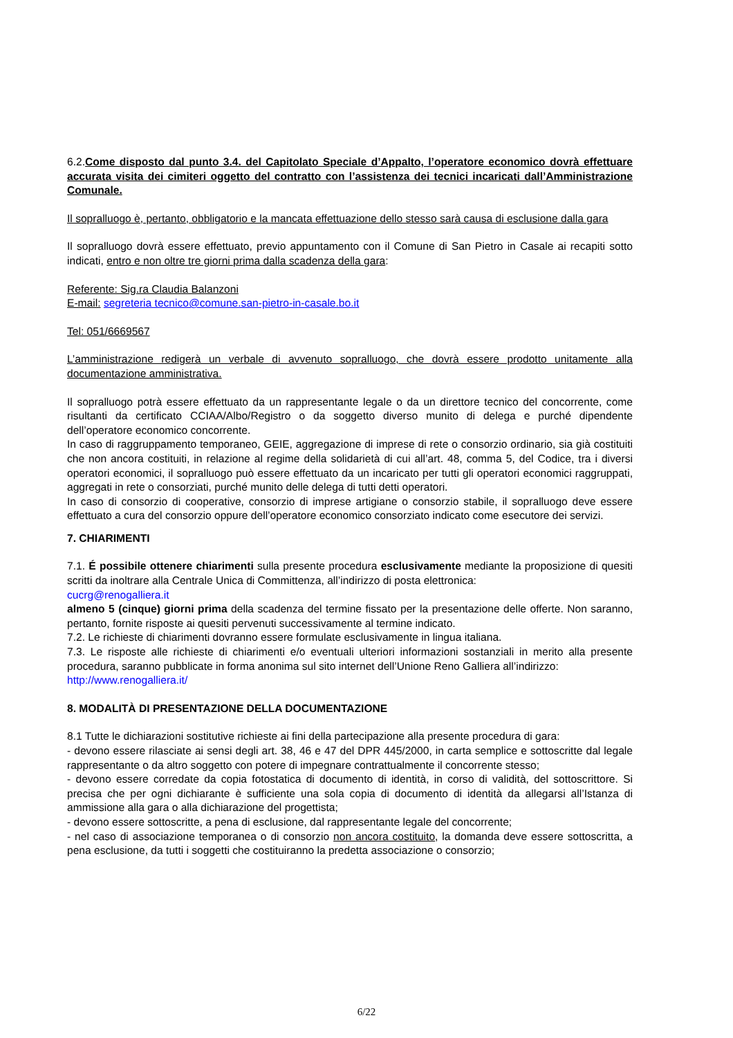6.2.Come disposto dal punto 3.4. del Capitolato Speciale d’Appalto, l’operatore economico dovrà effettuare accurata visita dei cimiteri oggetto del contratto con l’assistenza dei tecnici incaricati dall’Amministrazione Comunale.
Il sopralluogo è, pertanto, obbligatorio e la mancata effettuazione dello stesso sarà causa di esclusione dalla gara
Il sopralluogo dovrà essere effettuato, previo appuntamento con il Comune di San Pietro in Casale ai recapiti sotto indicati, entro e non oltre tre giorni prima dalla scadenza della gara:
Referente: Sig.ra Claudia Balanzoni
E-mail: segreteria tecnico@comune.san-pietro-in-casale.bo.it
Tel: 051/6669567
L’amministrazione redigerà un verbale di avvenuto sopralluogo, che dovrà essere prodotto unitamente alla documentazione amministrativa.
Il sopralluogo potrà essere effettuato da un rappresentante legale o da un direttore tecnico del concorrente, come risultanti da certificato CCIAA/Albo/Registro o da soggetto diverso munito di delega e purché dipendente dell’operatore economico concorrente.
In caso di raggruppamento temporaneo, GEIE, aggregazione di imprese di rete o consorzio ordinario, sia già costituiti che non ancora costituiti, in relazione al regime della solidarietà di cui all’art. 48, comma 5, del Codice, tra i diversi operatori economici, il sopralluogo può essere effettuato da un incaricato per tutti gli operatori economici raggruppati, aggregati in rete o consorziati, purché munito delle delega di tutti detti operatori.
In caso di consorzio di cooperative, consorzio di imprese artigiane o consorzio stabile, il sopralluogo deve essere effettuato a cura del consorzio oppure dell’operatore economico consorziato indicato come esecutore dei servizi.
7. CHIARIMENTI
7.1. É possibile ottenere chiarimenti sulla presente procedura esclusivamente mediante la proposizione di quesiti scritti da inoltrare alla Centrale Unica di Committenza, all’indirizzo di posta elettronica:
cucrg@renogalliera.it
almeno 5 (cinque) giorni prima della scadenza del termine fissato per la presentazione delle offerte. Non saranno, pertanto, fornite risposte ai quesiti pervenuti successivamente al termine indicato.
7.2. Le richieste di chiarimenti dovranno essere formulate esclusivamente in lingua italiana.
7.3. Le risposte alle richieste di chiarimenti e/o eventuali ulteriori informazioni sostanziali in merito alla presente procedura, saranno pubblicate in forma anonima sul sito internet dell’Unione Reno Galliera all’indirizzo:
http://www.renogalliera.it/
8. MODALITÀ DI PRESENTAZIONE DELLA DOCUMENTAZIONE
8.1 Tutte le dichiarazioni sostitutive richieste ai fini della partecipazione alla presente procedura di gara:
- devono essere rilasciate ai sensi degli art. 38, 46 e 47 del DPR 445/2000, in carta semplice e sottoscritte dal legale rappresentante o da altro soggetto con potere di impegnare contrattualmente il concorrente stesso;
- devono essere corredate da copia fotostatica di documento di identità, in corso di validità, del sottoscrittore. Si precisa che per ogni dichiarante è sufficiente una sola copia di documento di identità da allegarsi all’Istanza di ammissione alla gara o alla dichiarazione del progettista;
- devono essere sottoscritte, a pena di esclusione, dal rappresentante legale del concorrente;
- nel caso di associazione temporanea o di consorzio non ancora costituito, la domanda deve essere sottoscritta, a pena esclusione, da tutti i soggetti che costituiranno la predetta associazione o consorzio;
6/22